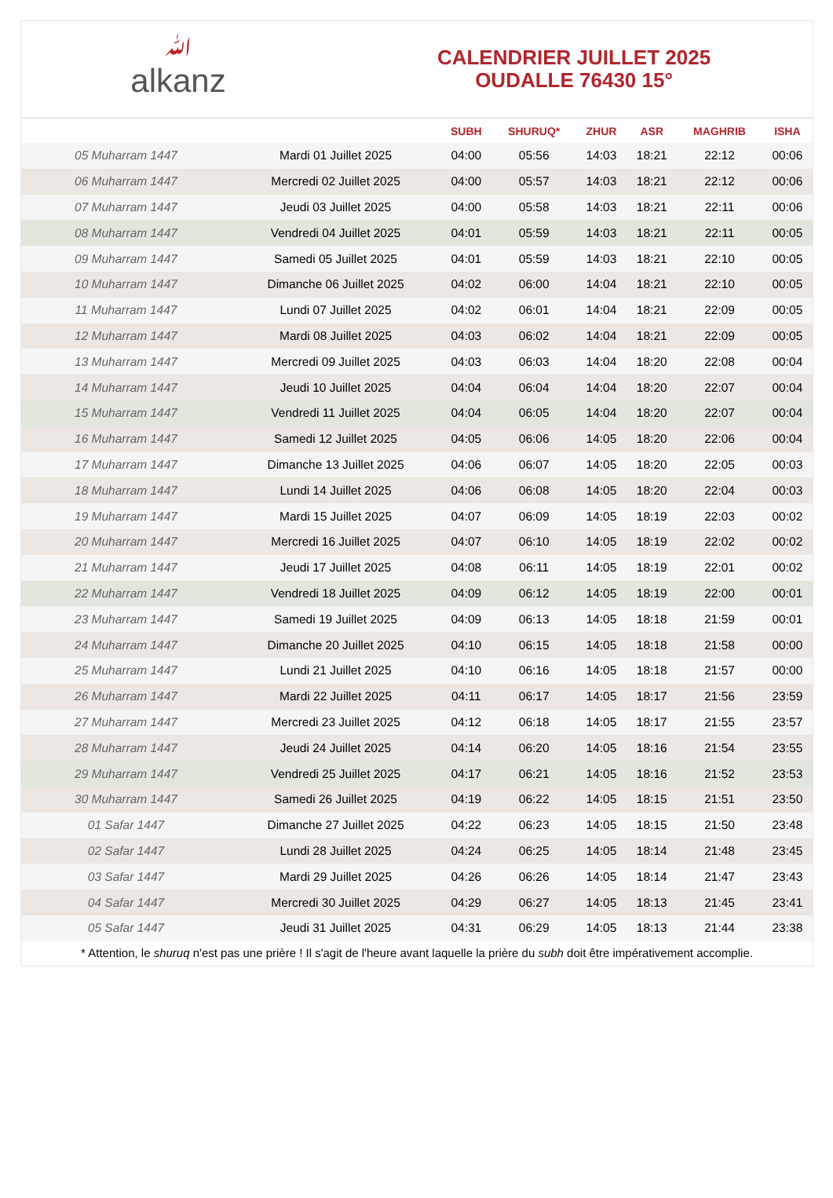ﷲalkanz
CALENDRIER JUILLET 2025
OUDALLE 76430 15°
| | | SUBH | SHURUQ* | ZHUR | ASR | MAGHRIB | ISHA |
| --- | --- | --- | --- | --- | --- | --- | --- |
| 05 Muharram 1447 | Mardi 01 Juillet 2025 | 04:00 | 05:56 | 14:03 | 18:21 | 22:12 | 00:06 |
| 06 Muharram 1447 | Mercredi 02 Juillet 2025 | 04:00 | 05:57 | 14:03 | 18:21 | 22:12 | 00:06 |
| 07 Muharram 1447 | Jeudi 03 Juillet 2025 | 04:00 | 05:58 | 14:03 | 18:21 | 22:11 | 00:06 |
| 08 Muharram 1447 | Vendredi 04 Juillet 2025 | 04:01 | 05:59 | 14:03 | 18:21 | 22:11 | 00:05 |
| 09 Muharram 1447 | Samedi 05 Juillet 2025 | 04:01 | 05:59 | 14:03 | 18:21 | 22:10 | 00:05 |
| 10 Muharram 1447 | Dimanche 06 Juillet 2025 | 04:02 | 06:00 | 14:04 | 18:21 | 22:10 | 00:05 |
| 11 Muharram 1447 | Lundi 07 Juillet 2025 | 04:02 | 06:01 | 14:04 | 18:21 | 22:09 | 00:05 |
| 12 Muharram 1447 | Mardi 08 Juillet 2025 | 04:03 | 06:02 | 14:04 | 18:21 | 22:09 | 00:05 |
| 13 Muharram 1447 | Mercredi 09 Juillet 2025 | 04:03 | 06:03 | 14:04 | 18:20 | 22:08 | 00:04 |
| 14 Muharram 1447 | Jeudi 10 Juillet 2025 | 04:04 | 06:04 | 14:04 | 18:20 | 22:07 | 00:04 |
| 15 Muharram 1447 | Vendredi 11 Juillet 2025 | 04:04 | 06:05 | 14:04 | 18:20 | 22:07 | 00:04 |
| 16 Muharram 1447 | Samedi 12 Juillet 2025 | 04:05 | 06:06 | 14:05 | 18:20 | 22:06 | 00:04 |
| 17 Muharram 1447 | Dimanche 13 Juillet 2025 | 04:06 | 06:07 | 14:05 | 18:20 | 22:05 | 00:03 |
| 18 Muharram 1447 | Lundi 14 Juillet 2025 | 04:06 | 06:08 | 14:05 | 18:20 | 22:04 | 00:03 |
| 19 Muharram 1447 | Mardi 15 Juillet 2025 | 04:07 | 06:09 | 14:05 | 18:19 | 22:03 | 00:02 |
| 20 Muharram 1447 | Mercredi 16 Juillet 2025 | 04:07 | 06:10 | 14:05 | 18:19 | 22:02 | 00:02 |
| 21 Muharram 1447 | Jeudi 17 Juillet 2025 | 04:08 | 06:11 | 14:05 | 18:19 | 22:01 | 00:02 |
| 22 Muharram 1447 | Vendredi 18 Juillet 2025 | 04:09 | 06:12 | 14:05 | 18:19 | 22:00 | 00:01 |
| 23 Muharram 1447 | Samedi 19 Juillet 2025 | 04:09 | 06:13 | 14:05 | 18:18 | 21:59 | 00:01 |
| 24 Muharram 1447 | Dimanche 20 Juillet 2025 | 04:10 | 06:15 | 14:05 | 18:18 | 21:58 | 00:00 |
| 25 Muharram 1447 | Lundi 21 Juillet 2025 | 04:10 | 06:16 | 14:05 | 18:18 | 21:57 | 00:00 |
| 26 Muharram 1447 | Mardi 22 Juillet 2025 | 04:11 | 06:17 | 14:05 | 18:17 | 21:56 | 23:59 |
| 27 Muharram 1447 | Mercredi 23 Juillet 2025 | 04:12 | 06:18 | 14:05 | 18:17 | 21:55 | 23:57 |
| 28 Muharram 1447 | Jeudi 24 Juillet 2025 | 04:14 | 06:20 | 14:05 | 18:16 | 21:54 | 23:55 |
| 29 Muharram 1447 | Vendredi 25 Juillet 2025 | 04:17 | 06:21 | 14:05 | 18:16 | 21:52 | 23:53 |
| 30 Muharram 1447 | Samedi 26 Juillet 2025 | 04:19 | 06:22 | 14:05 | 18:15 | 21:51 | 23:50 |
| 01 Safar 1447 | Dimanche 27 Juillet 2025 | 04:22 | 06:23 | 14:05 | 18:15 | 21:50 | 23:48 |
| 02 Safar 1447 | Lundi 28 Juillet 2025 | 04:24 | 06:25 | 14:05 | 18:14 | 21:48 | 23:45 |
| 03 Safar 1447 | Mardi 29 Juillet 2025 | 04:26 | 06:26 | 14:05 | 18:14 | 21:47 | 23:43 |
| 04 Safar 1447 | Mercredi 30 Juillet 2025 | 04:29 | 06:27 | 14:05 | 18:13 | 21:45 | 23:41 |
| 05 Safar 1447 | Jeudi 31 Juillet 2025 | 04:31 | 06:29 | 14:05 | 18:13 | 21:44 | 23:38 |
* Attention, le shuruq n'est pas une prière ! Il s'agit de l'heure avant laquelle la prière du subh doit être impérativement accomplie.